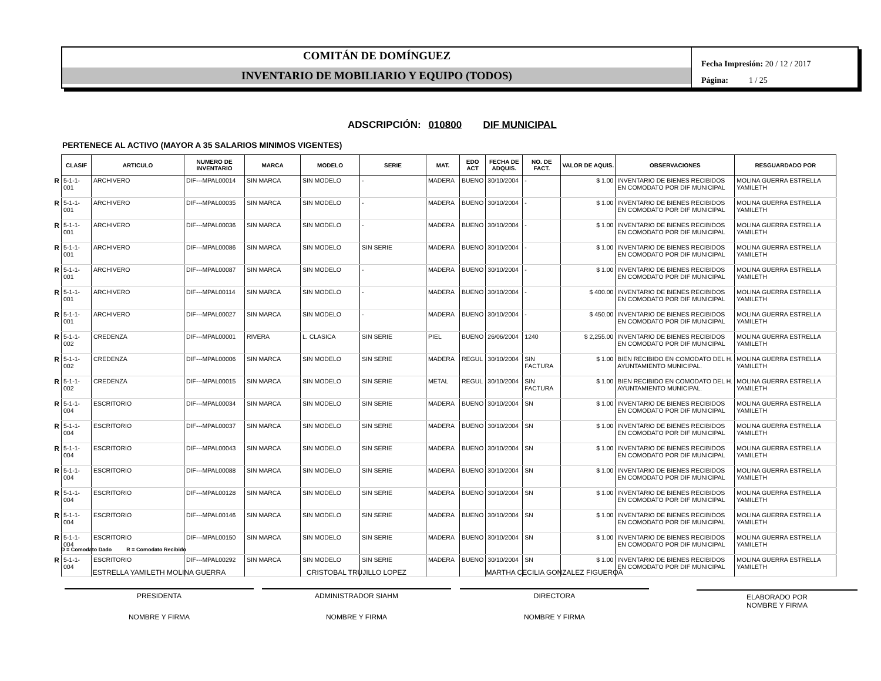COMITÁN DE DOMÍNGUEZ
INVENTARIO DE MOBILIARIO Y EQUIPO (TODOS)
Fecha Impresión: 20 / 12 / 2017
Página: 1 / 25
ADSCRIPCIÓN: 010800 DIF MUNICIPAL
PERTENECE AL ACTIVO (MAYOR A 35 SALARIOS MINIMOS VIGENTES)
| | CLASIF | ARTICULO | NUMERO DE INVENTARIO | MARCA | MODELO | SERIE | MAT. | EDO ACT | FECHA DE ADQUIS. | NO. DE FACT. | VALOR DE AQUIS. | OBSERVACIONES | RESGUARDADO POR |
| --- | --- | --- | --- | --- | --- | --- | --- | --- | --- | --- | --- | --- | --- |
| R | 5-1-1-001 | ARCHIVERO | DIF---MPAL00014 | SIN MARCA | SIN MODELO | - | MADERA | BUENO | 30/10/2004 | - | $ 1.00 | INVENTARIO DE BIENES RECIBIDOS EN COMODATO POR DIF MUNICIPAL | MOLINA GUERRA ESTRELLA YAMILETH |
| R | 5-1-1-001 | ARCHIVERO | DIF---MPAL00035 | SIN MARCA | SIN MODELO | - | MADERA | BUENO | 30/10/2004 | - | $ 1.00 | INVENTARIO DE BIENES RECIBIDOS EN COMODATO POR DIF MUNICIPAL | MOLINA GUERRA ESTRELLA YAMILETH |
| R | 5-1-1-001 | ARCHIVERO | DIF---MPAL00036 | SIN MARCA | SIN MODELO | - | MADERA | BUENO | 30/10/2004 | - | $ 1.00 | INVENTARIO DE BIENES RECIBIDOS EN COMODATO POR DIF MUNICIPAL | MOLINA GUERRA ESTRELLA YAMILETH |
| R | 5-1-1-001 | ARCHIVERO | DIF---MPAL00086 | SIN MARCA | SIN MODELO | SIN SERIE | MADERA | BUENO | 30/10/2004 | - | $ 1.00 | INVENTARIO DE BIENES RECIBIDOS EN COMODATO POR DIF MUNICIPAL | MOLINA GUERRA ESTRELLA YAMILETH |
| R | 5-1-1-001 | ARCHIVERO | DIF---MPAL00087 | SIN MARCA | SIN MODELO | - | MADERA | BUENO | 30/10/2004 | - | $ 1.00 | INVENTARIO DE BIENES RECIBIDOS EN COMODATO POR DIF MUNICIPAL | MOLINA GUERRA ESTRELLA YAMILETH |
| R | 5-1-1-001 | ARCHIVERO | DIF---MPAL00114 | SIN MARCA | SIN MODELO | - | MADERA | BUENO | 30/10/2004 | - | $ 400.00 | INVENTARIO DE BIENES RECIBIDOS EN COMODATO POR DIF MUNICIPAL | MOLINA GUERRA ESTRELLA YAMILETH |
| R | 5-1-1-001 | ARCHIVERO | DIF---MPAL00027 | SIN MARCA | SIN MODELO | - | MADERA | BUENO | 30/10/2004 | - | $ 450.00 | INVENTARIO DE BIENES RECIBIDOS EN COMODATO POR DIF MUNICIPAL | MOLINA GUERRA ESTRELLA YAMILETH |
| R | 5-1-1-002 | CREDENZA | DIF---MPAL00001 | RIVERA | L. CLASICA | SIN SERIE | PIEL | BUENO | 26/06/2004 | 1240 | $ 2,255.00 | INVENTARIO DE BIENES RECIBIDOS EN COMODATO POR DIF MUNICIPAL | MOLINA GUERRA ESTRELLA YAMILETH |
| R | 5-1-1-002 | CREDENZA | DIF---MPAL00006 | SIN MARCA | SIN MODELO | SIN SERIE | MADERA | REGUL | 30/10/2004 | SIN FACTURA | $ 1.00 | BIEN RECIBIDO EN COMODATO DEL H. AYUNTAMIENTO MUNICIPAL. | MOLINA GUERRA ESTRELLA YAMILETH |
| R | 5-1-1-002 | CREDENZA | DIF---MPAL00015 | SIN MARCA | SIN MODELO | SIN SERIE | METAL | REGUL | 30/10/2004 | SIN FACTURA | $ 1.00 | BIEN RECIBIDO EN COMODATO DEL H. AYUNTAMIENTO MUNICIPAL. | MOLINA GUERRA ESTRELLA YAMILETH |
| R | 5-1-1-004 | ESCRITORIO | DIF---MPAL00034 | SIN MARCA | SIN MODELO | SIN SERIE | MADERA | BUENO | 30/10/2004 | SN | $ 1.00 | INVENTARIO DE BIENES RECIBIDOS EN COMODATO POR DIF MUNICIPAL | MOLINA GUERRA ESTRELLA YAMILETH |
| R | 5-1-1-004 | ESCRITORIO | DIF---MPAL00037 | SIN MARCA | SIN MODELO | SIN SERIE | MADERA | BUENO | 30/10/2004 | SN | $ 1.00 | INVENTARIO DE BIENES RECIBIDOS EN COMODATO POR DIF MUNICIPAL | MOLINA GUERRA ESTRELLA YAMILETH |
| R | 5-1-1-004 | ESCRITORIO | DIF---MPAL00043 | SIN MARCA | SIN MODELO | SIN SERIE | MADERA | BUENO | 30/10/2004 | SN | $ 1.00 | INVENTARIO DE BIENES RECIBIDOS EN COMODATO POR DIF MUNICIPAL | MOLINA GUERRA ESTRELLA YAMILETH |
| R | 5-1-1-004 | ESCRITORIO | DIF---MPAL00088 | SIN MARCA | SIN MODELO | SIN SERIE | MADERA | BUENO | 30/10/2004 | SN | $ 1.00 | INVENTARIO DE BIENES RECIBIDOS EN COMODATO POR DIF MUNICIPAL | MOLINA GUERRA ESTRELLA YAMILETH |
| R | 5-1-1-004 | ESCRITORIO | DIF---MPAL00128 | SIN MARCA | SIN MODELO | SIN SERIE | MADERA | BUENO | 30/10/2004 | SN | $ 1.00 | INVENTARIO DE BIENES RECIBIDOS EN COMODATO POR DIF MUNICIPAL | MOLINA GUERRA ESTRELLA YAMILETH |
| R | 5-1-1-004 | ESCRITORIO | DIF---MPAL00146 | SIN MARCA | SIN MODELO | SIN SERIE | MADERA | BUENO | 30/10/2004 | SN | $ 1.00 | INVENTARIO DE BIENES RECIBIDOS EN COMODATO POR DIF MUNICIPAL | MOLINA GUERRA ESTRELLA YAMILETH |
| R | 5-1-1-004 | ESCRITORIO | DIF---MPAL00150 | SIN MARCA | SIN MODELO | SIN SERIE | MADERA | BUENO | 30/10/2004 | SN | $ 1.00 | INVENTARIO DE BIENES RECIBIDOS EN COMODATO POR DIF MUNICIPAL | MOLINA GUERRA ESTRELLA YAMILETH |
| R | 5-1-1-004 | ESCRITORIO | DIF---MPAL00292 | SIN MARCA | SIN MODELO | SIN SERIE | MADERA | BUENO | 30/10/2004 | SN | $ 1.00 | INVENTARIO DE BIENES RECIBIDOS EN COMODATO POR DIF MUNICIPAL | MOLINA GUERRA ESTRELLA YAMILETH |
D = Comodato Dado R = Comodato Recibido
ESTRELLA YAMILETH MOLINA GUERRA
PRESIDENTA
NOMBRE Y FIRMA
CRISTOBAL TRUJILLO LOPEZ
ADMINISTRADOR SIAHM
NOMBRE Y FIRMA
MARTHA CECILIA GONZALEZ FIGUEROA
DIRECTORA
NOMBRE Y FIRMA
ELABORADO POR
NOMBRE Y FIRMA